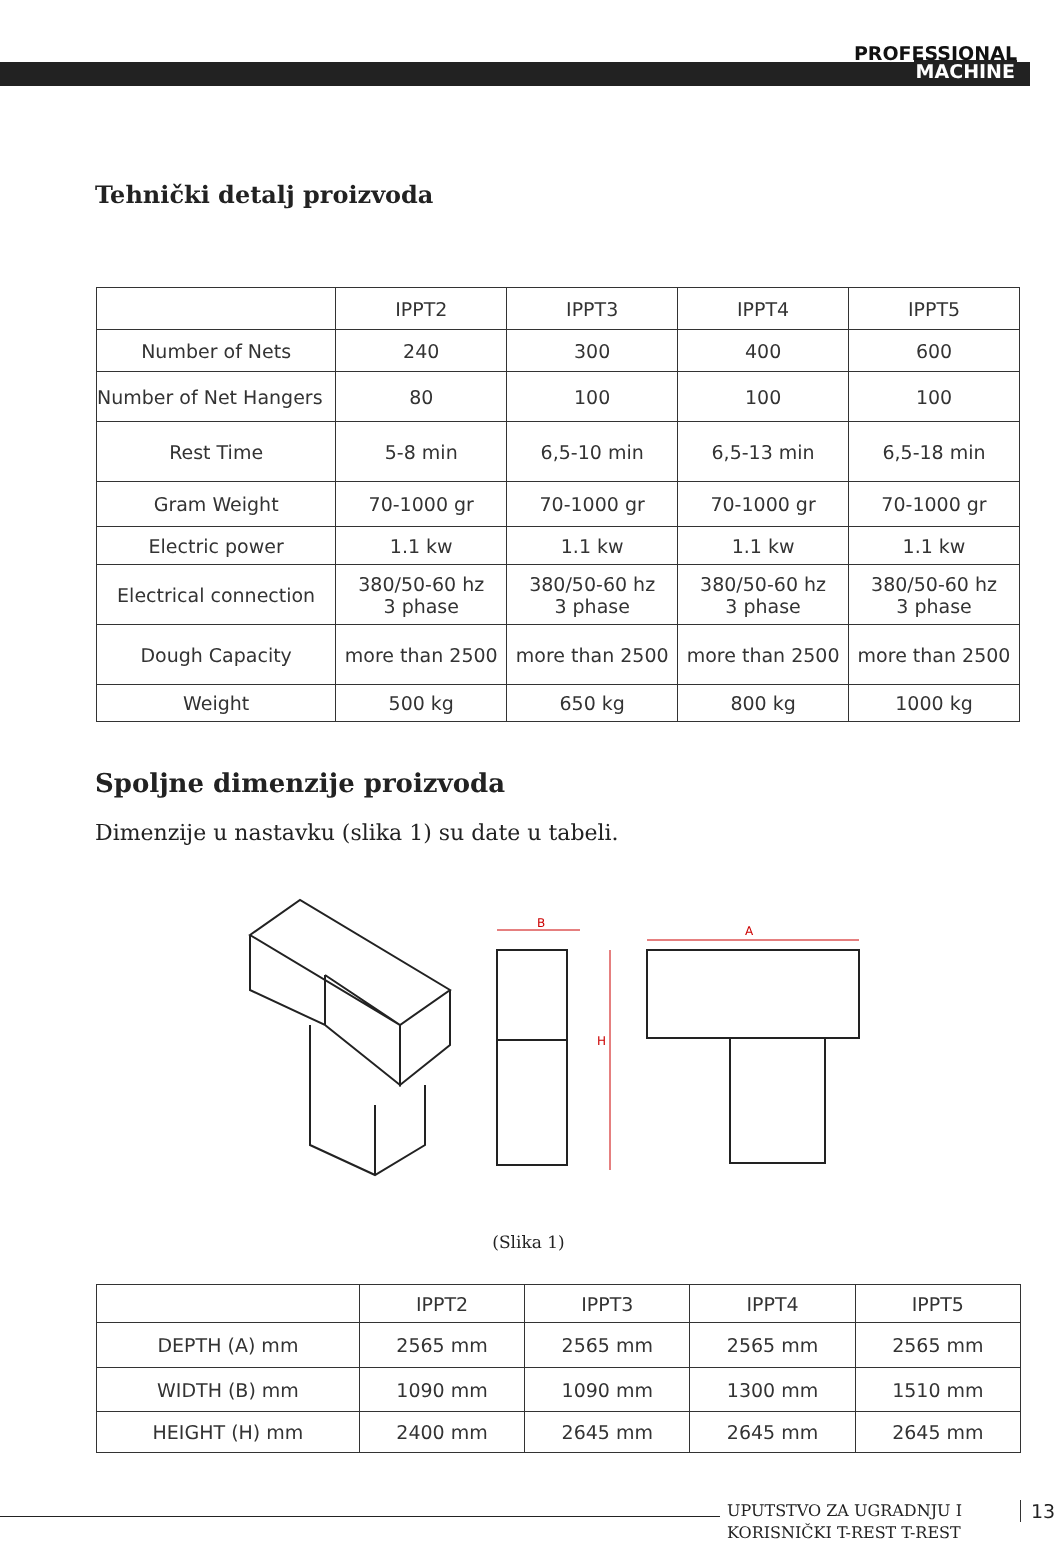PROFESSIONAL
MACHINE
Tehnički detalj proizvoda
| | IPPT2 | IPPT3 | IPPT4 | IPPT5 |
| --- | --- | --- | --- | --- |
| Number of Nets | 240 | 300 | 400 | 600 |
| Number of Net Hangers | 80 | 100 | 100 | 100 |
| Rest Time | 5-8 min | 6,5-10 min | 6,5-13 min | 6,5-18 min |
| Gram Weight | 70-1000 gr | 70-1000 gr | 70-1000 gr | 70-1000 gr |
| Electric power | 1.1 kw | 1.1 kw | 1.1 kw | 1.1 kw |
| Electrical connection | 380/50-60 hz 3 phase | 380/50-60 hz 3 phase | 380/50-60 hz 3 phase | 380/50-60 hz 3 phase |
| Dough Capacity | more than 2500 | more than 2500 | more than 2500 | more than 2500 |
| Weight | 500 kg | 650 kg | 800 kg | 1000 kg |
Spoljne dimenzije proizvoda
Dimenzije u nastavku (slika 1) su date u tabeli.
B
H
A
(Slika 1)
| | IPPT2 | IPPT3 | IPPT4 | IPPT5 |
| --- | --- | --- | --- | --- |
| DEPTH (A) mm | 2565 mm | 2565 mm | 2565 mm | 2565 mm |
| WIDTH (B) mm | 1090 mm | 1090 mm | 1300 mm | 1510 mm |
| HEIGHT (H) mm | 2400 mm | 2645 mm | 2645 mm | 2645 mm |
UPUTSTVO ZA UGRADNJU I
KORISNIČKI T-REST T-REST
13